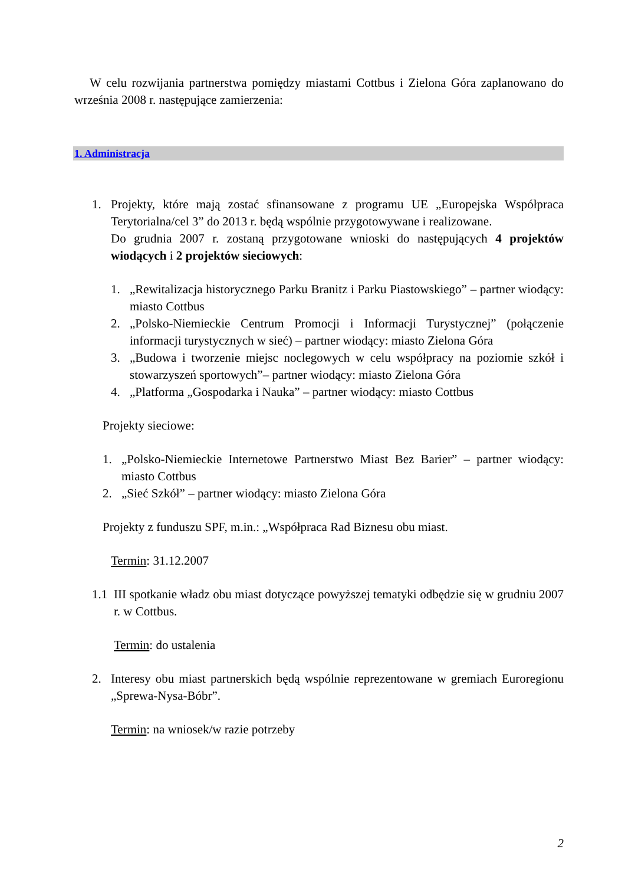W celu rozwijania partnerstwa pomiędzy miastami Cottbus i Zielona Góra zaplanowano do września 2008 r. następujące zamierzenia:
1. Administracja
1. Projekty, które mają zostać sfinansowane z programu UE „Europejska Współpraca Terytorialna/cel 3” do 2013 r. będą wspólnie przygotowywane i realizowane.
Do grudnia 2007 r. zostaną przygotowane wnioski do następujących 4 projektów wiodących i 2 projektów sieciowych:
1. „Rewitalizacja historycznego Parku Branitz i Parku Piastowskiego” – partner wiodący: miasto Cottbus
2. „Polsko-Niemieckie Centrum Promocji i Informacji Turystycznej” (połączenie informacji turystycznych w sieć) – partner wiodący: miasto Zielona Góra
3. „Budowa i tworzenie miejsc noclegowych w celu współpracy na poziomie szkół i stowarzyszeń sportowych”– partner wiodący: miasto Zielona Góra
4. „Platforma „Gospodarka i Nauka” – partner wiodący: miasto Cottbus
Projekty sieciowe:
1. „Polsko-Niemieckie Internetowe Partnerstwo Miast Bez Barier” – partner wiodący: miasto Cottbus
2. „Sieć Szkół” – partner wiodący: miasto Zielona Góra
Projekty z funduszu SPF, m.in.: „Współpraca Rad Biznesu obu miast.
Termin: 31.12.2007
1.1 III spotkanie władz obu miast dotyczące powyższej tematyki odbędzie się w grudniu 2007 r. w Cottbus.
Termin: do ustalenia
2. Interesy obu miast partnerskich będą wspólnie reprezentowane w gremiach Euroregionu „Sprewa-Nysa-Bóbr”.
Termin: na wniosek/w razie potrzeby
2